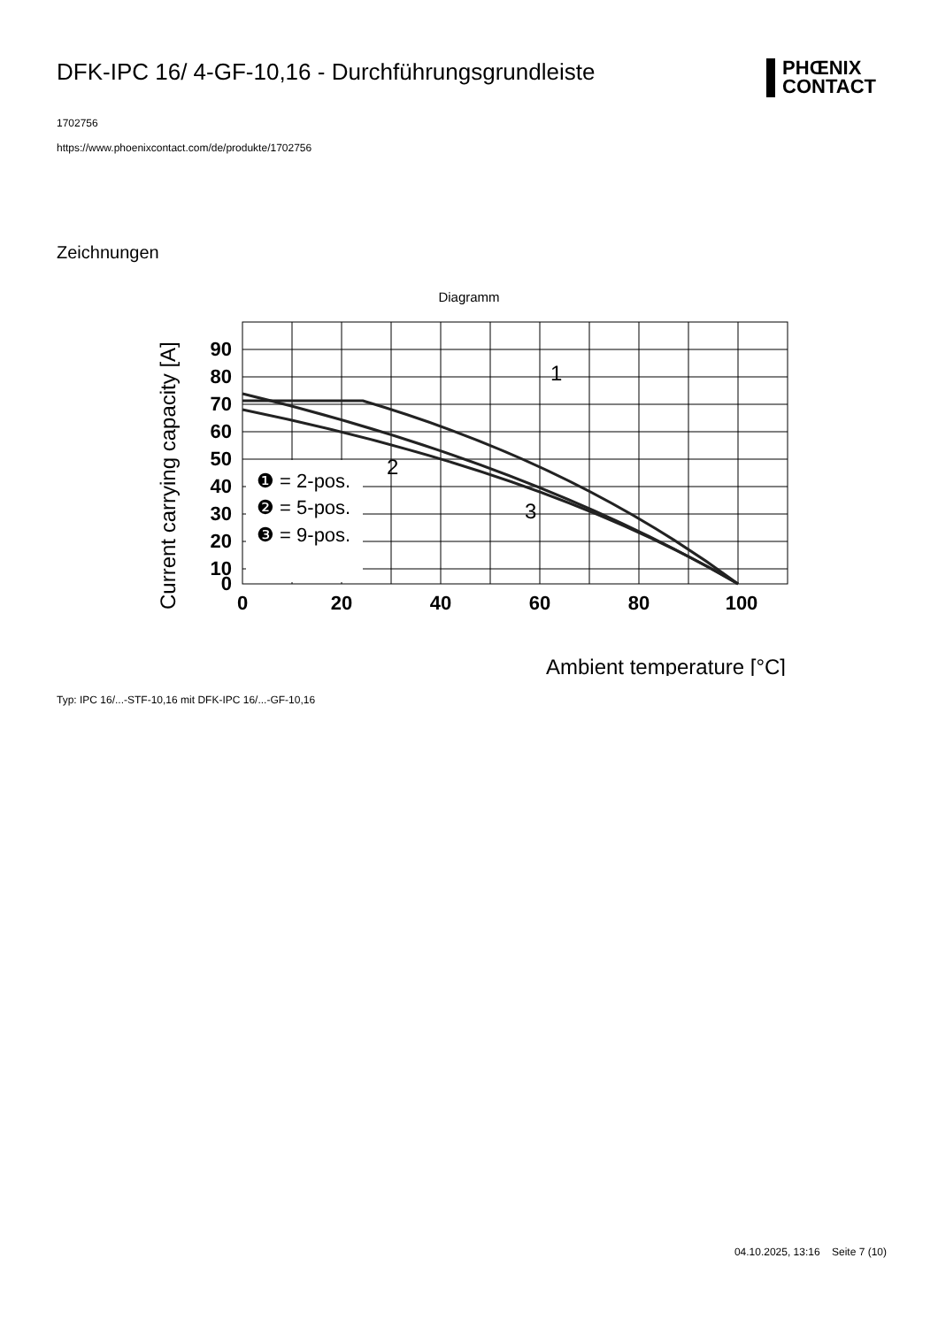DFK-IPC 16/ 4-GF-10,16 - Durchführungsgrundleiste
PHŒNIX
CONTACT
1702756
https://www.phoenixcontact.com/de/produkte/1702756
Zeichnungen
Diagramm
❶ = 2-pos.
❷ = 5-pos.
❸ = 9-pos.
90
80
70
60
50
40
30
20
10
0
0
20
40
60
80
100
1
2
3
Current carrying capacity [A]
Ambient temperature [°C]
Typ: IPC 16/...-STF-10,16 mit DFK-IPC 16/...-GF-10,16
04.10.2025, 13:16 Seite 7 (10)